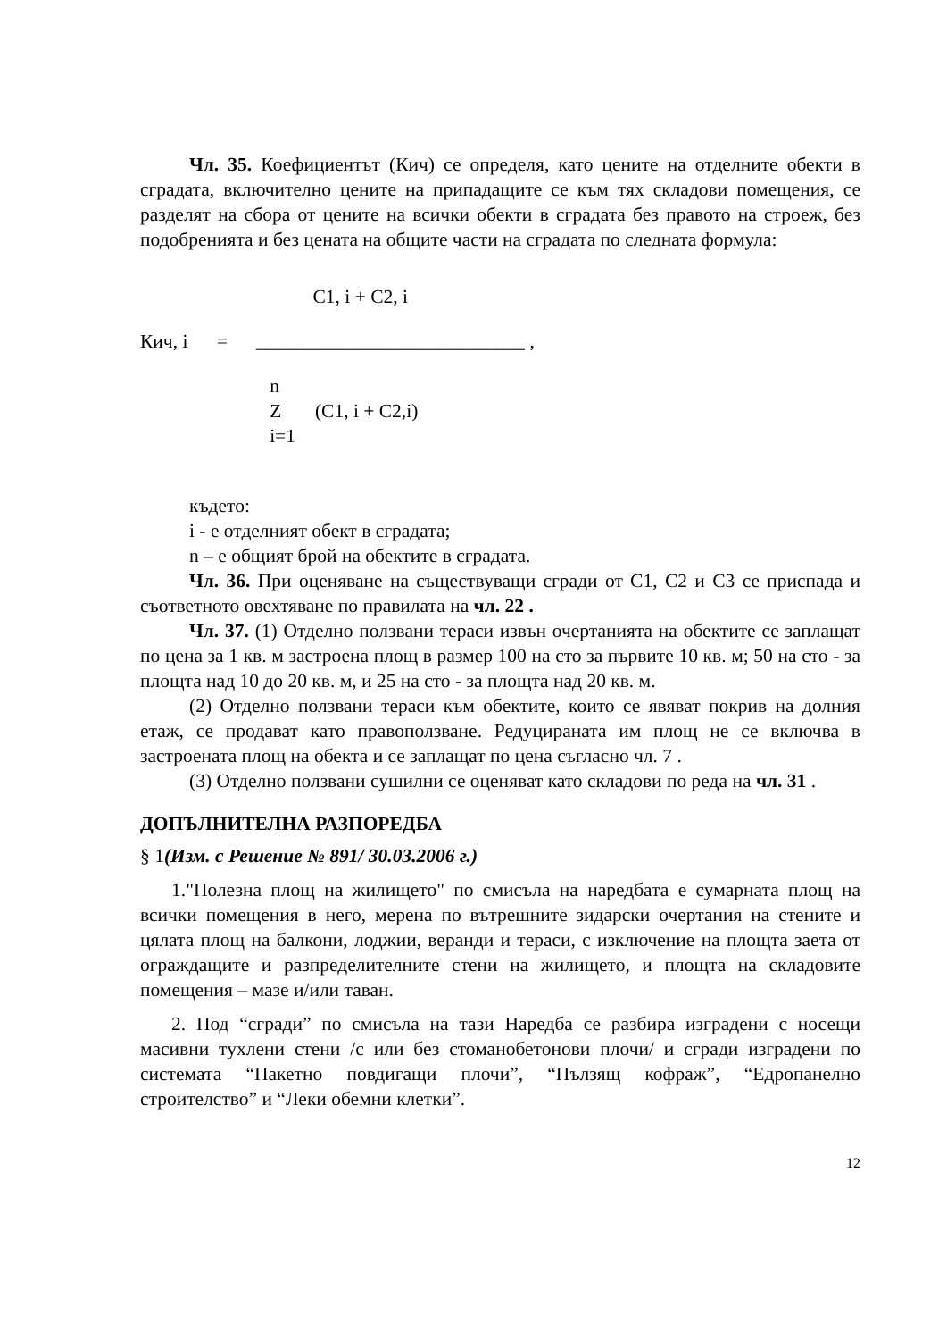Чл. 35. Коефициентът (Кич) се определя, като цените на отделните обекти в сградата, включително цените на припадащите се към тях складови помещения, се разделят на сбора от цените на всички обекти в сградата без правото на строеж, без подобренията и без цената на общите части на сградата по следната формула:
C1, i + C2, i
Кич, i = ____________________________ ,
n Z (C1, i + C2,i) i=1
където:
i - е отделният обект в сградата;
n – е общият брой на обектите в сградата.
Чл. 36. При оценяване на съществуващи сгради от С1, С2 и С3 се приспада и съответното овехтяване по правилата на чл. 22 .
Чл. 37. (1) Отделно ползвани тераси извън очертанията на обектите се заплащат по цена за 1 кв. м застроена площ в размер 100 на сто за първите 10 кв. м; 50 на сто - за площта над 10 до 20 кв. м, и 25 на сто - за площта над 20 кв. м.
(2) Отделно ползвани тераси към обектите, които се явяват покрив на долния етаж, се продават като правоползване. Редуцираната им площ не се включва в застроената площ на обекта и се заплащат по цена съгласно чл. 7 .
(3) Отделно ползвани сушилни се оценяват като складови по реда на чл. 31 .
ДОПЪЛНИТЕЛНА РАЗПОРЕДБА
§ 1(Изм. с Решение № 891/ 30.03.2006 г.)
1."Полезна площ на жилището" по смисъла на наредбата е сумарната площ на всички помещения в него, мерена по вътрешните зидарски очертания на стените и цялата площ на балкони, лоджии, веранди и тераси, с изключение на площта заета от ограждащите и разпределителните стени на жилището, и площта на складовите помещения – мазе и/или таван.
2. Под “сгради” по смисъла на тази Наредба се разбира изградени с носещи масивни тухлени стени /с или без стоманобетонови плочи/ и сгради изградени по системата “Пакетно повдигащи плочи”, “Пълзящ кофраж”, “Едропанелно строителство” и “Леки обемни клетки”.
12